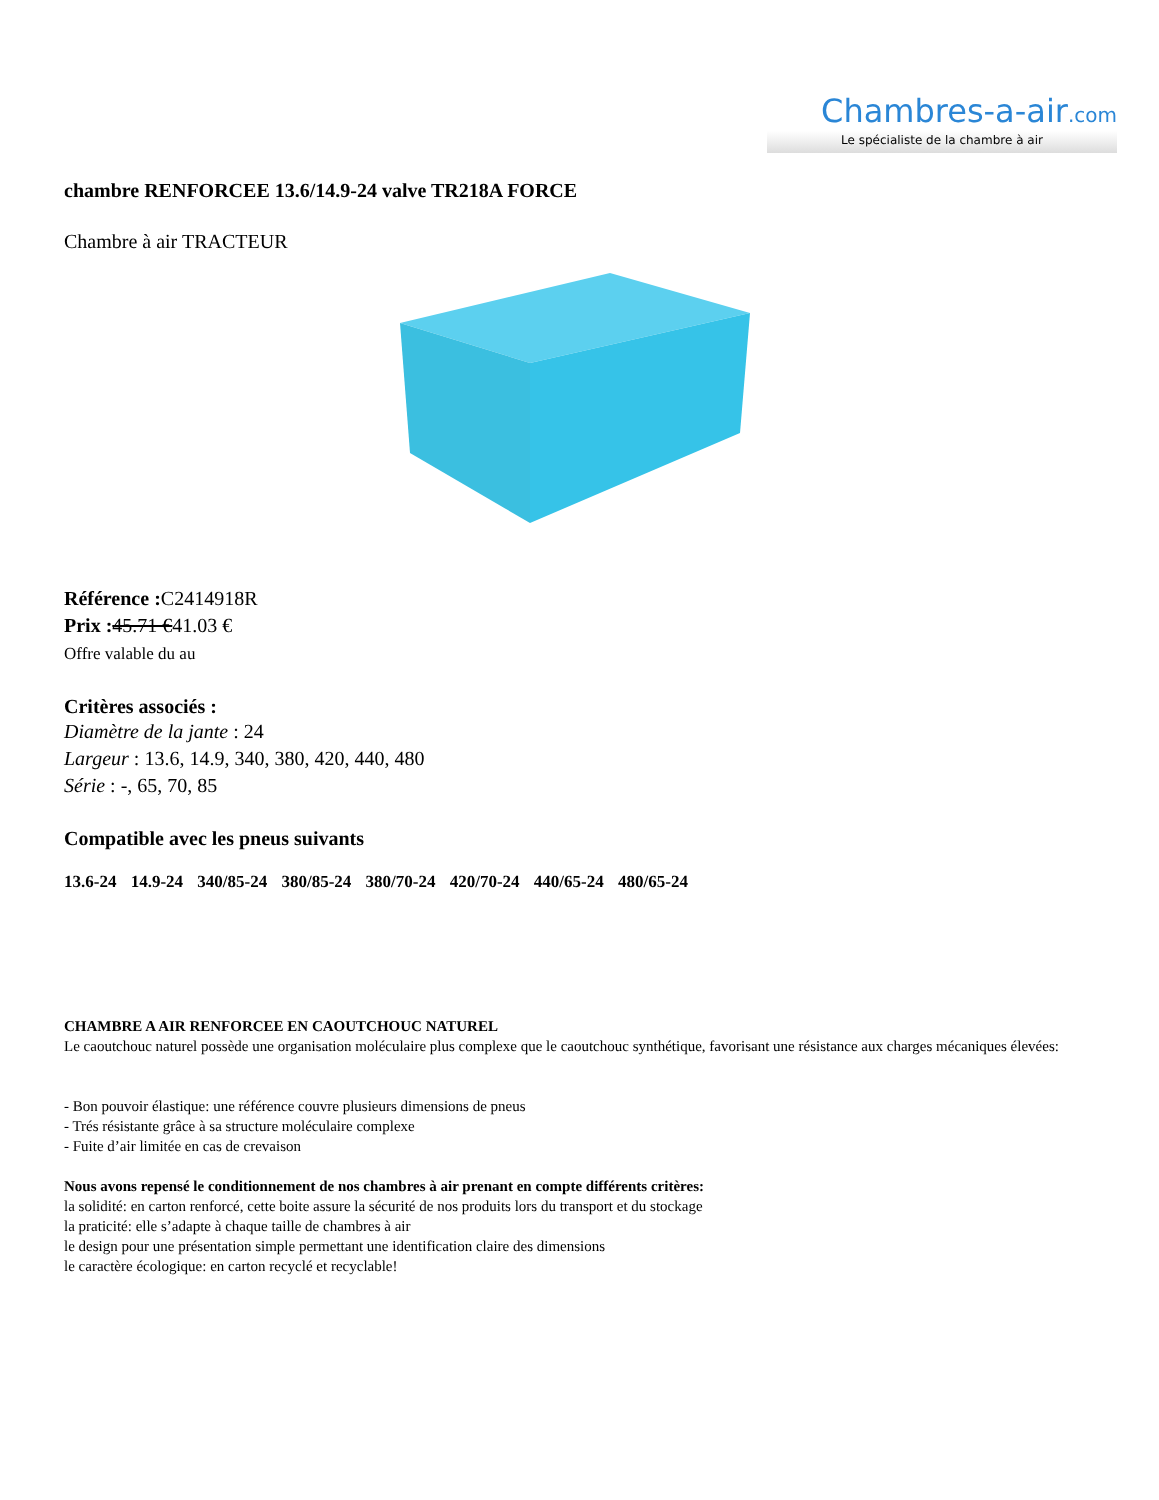Chambres-a-air.com
Le spécialiste de la chambre à air
chambre RENFORCEE 13.6/14.9-24 valve TR218A FORCE
Chambre à air TRACTEUR
Référence : C2414918R
Prix : 45.71 €41.03 €
Offre valable du au
Critères associés :
Diamètre de la jante : 24
Largeur : 13.6, 14.9, 340, 380, 420, 440, 480
Série : -, 65, 70, 85
Compatible avec les pneus suivants
13.6-24 14.9-24 340/85-24 380/85-24 380/70-24 420/70-24 440/65-24 480/65-24
CHAMBRE A AIR RENFORCEE EN CAOUTCHOUC NATUREL
Le caoutchouc naturel possède une organisation moléculaire plus complexe que le caoutchouc synthétique, favorisant une résistance aux charges mécaniques élevées:
- Bon pouvoir élastique: une référence couvre plusieurs dimensions de pneus
- Trés résistante grâce à sa structure moléculaire complexe
- Fuite d’air limitée en cas de crevaison
Nous avons repensé le conditionnement de nos chambres à air prenant en compte différents critères:
la solidité: en carton renforcé, cette boite assure la sécurité de nos produits lors du transport et du stockage
la praticité: elle s’adapte à chaque taille de chambres à air
le design pour une présentation simple permettant une identification claire des dimensions
le caractère écologique: en carton recyclé et recyclable!